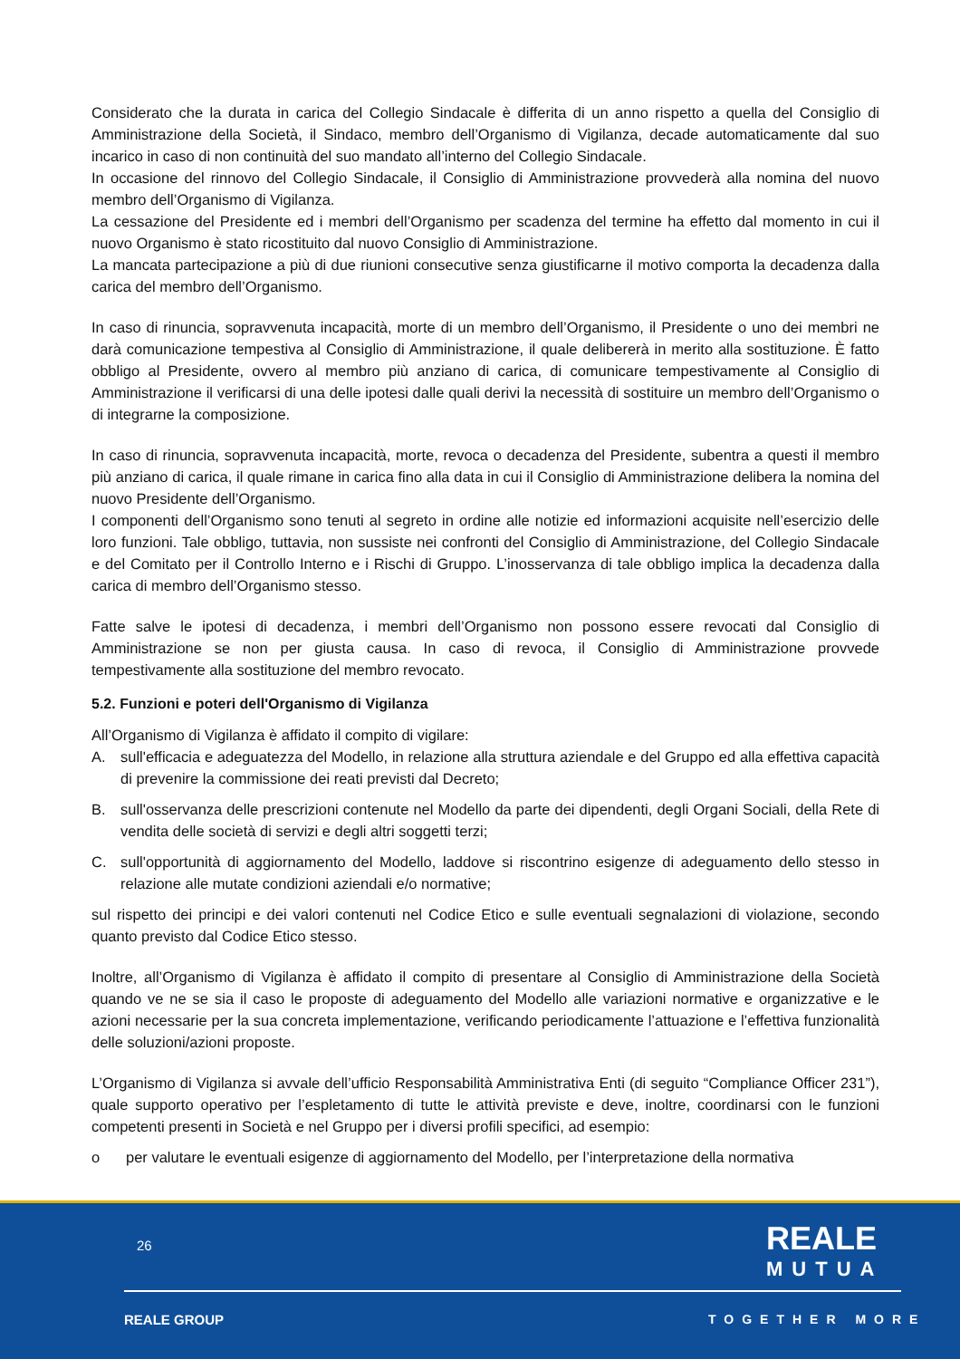Considerato che la durata in carica del Collegio Sindacale è differita di un anno rispetto a quella del Consiglio di Amministrazione della Società, il Sindaco, membro dell’Organismo di Vigilanza, decade automaticamente dal suo incarico in caso di non continuità del suo mandato all’interno del Collegio Sindacale.
In occasione del rinnovo del Collegio Sindacale, il Consiglio di Amministrazione provvederà alla nomina del nuovo membro dell’Organismo di Vigilanza.
La cessazione del Presidente ed i membri dell’Organismo per scadenza del termine ha effetto dal momento in cui il nuovo Organismo è stato ricostituito dal nuovo Consiglio di Amministrazione.
La mancata partecipazione a più di due riunioni consecutive senza giustificarne il motivo comporta la decadenza dalla carica del membro dell’Organismo.
In caso di rinuncia, sopravvenuta incapacità, morte di un membro dell’Organismo, il Presidente o uno dei membri ne darà comunicazione tempestiva al Consiglio di Amministrazione, il quale delibererà in merito alla sostituzione. È fatto obbligo al Presidente, ovvero al membro più anziano di carica, di comunicare tempestivamente al Consiglio di Amministrazione il verificarsi di una delle ipotesi dalle quali derivi la necessità di sostituire un membro dell’Organismo o di integrarne la composizione.
In caso di rinuncia, sopravvenuta incapacità, morte, revoca o decadenza del Presidente, subentra a questi il membro più anziano di carica, il quale rimane in carica fino alla data in cui il Consiglio di Amministrazione delibera la nomina del nuovo Presidente dell’Organismo.
I componenti dell’Organismo sono tenuti al segreto in ordine alle notizie ed informazioni acquisite nell’esercizio delle loro funzioni. Tale obbligo, tuttavia, non sussiste nei confronti del Consiglio di Amministrazione, del Collegio Sindacale e del Comitato per il Controllo Interno e i Rischi di Gruppo. L’inosservanza di tale obbligo implica la decadenza dalla carica di membro dell’Organismo stesso.
Fatte salve le ipotesi di decadenza, i membri dell’Organismo non possono essere revocati dal Consiglio di Amministrazione se non per giusta causa. In caso di revoca, il Consiglio di Amministrazione provvede tempestivamente alla sostituzione del membro revocato.
5.2. Funzioni e poteri dell'Organismo di Vigilanza
All’Organismo di Vigilanza è affidato il compito di vigilare:
A. sull'efficacia e adeguatezza del Modello, in relazione alla struttura aziendale e del Gruppo ed alla effettiva capacità di prevenire la commissione dei reati previsti dal Decreto;
B. sull'osservanza delle prescrizioni contenute nel Modello da parte dei dipendenti, degli Organi Sociali, della Rete di vendita delle società di servizi e degli altri soggetti terzi;
C. sull'opportunità di aggiornamento del Modello, laddove si riscontrino esigenze di adeguamento dello stesso in relazione alle mutate condizioni aziendali e/o normative;
sul rispetto dei principi e dei valori contenuti nel Codice Etico e sulle eventuali segnalazioni di violazione, secondo quanto previsto dal Codice Etico stesso.
Inoltre, all’Organismo di Vigilanza è affidato il compito di presentare al Consiglio di Amministrazione della Società quando ve ne se sia il caso le proposte di adeguamento del Modello alle variazioni normative e organizzative e le azioni necessarie per la sua concreta implementazione, verificando periodicamente l’attuazione e l’effettiva funzionalità delle soluzioni/azioni proposte.
L’Organismo di Vigilanza si avvale dell’ufficio Responsabilità Amministrativa Enti (di seguito “Compliance Officer 231”), quale supporto operativo per l’espletamento di tutte le attività previste e deve, inoltre, coordinarsi con le funzioni competenti presenti in Società e nel Gruppo per i diversi profili specifici, ad esempio:
o per valutare le eventuali esigenze di aggiornamento del Modello, per l’interpretazione della normativa
26 REALE
MUTUA
REALE GROUP TOGETHER MORE